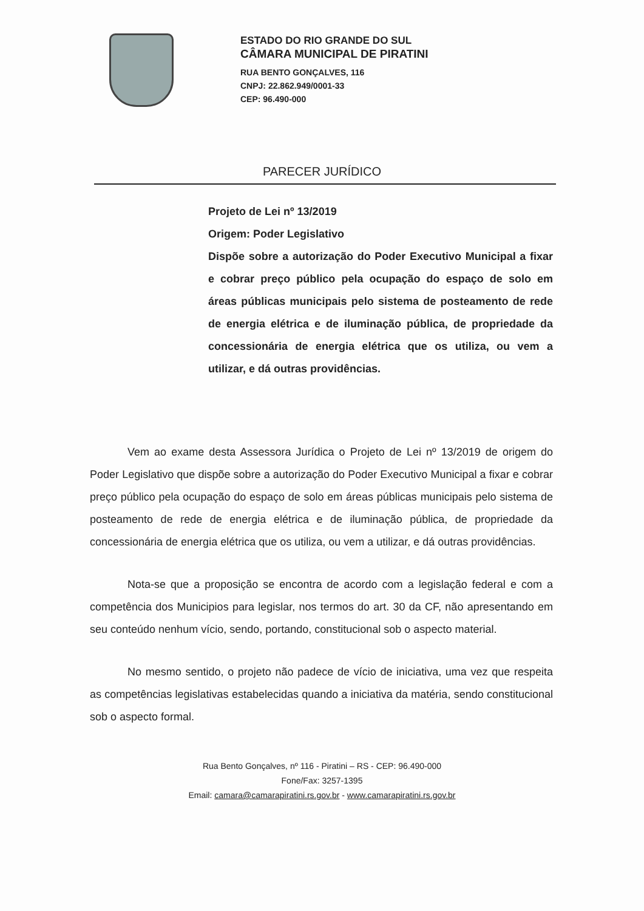ESTADO DO RIO GRANDE DO SUL
CÂMARA MUNICIPAL DE PIRATINI
RUA BENTO GONÇALVES, 116
CNPJ: 22.862.949/0001-33
CEP: 96.490-000
PARECER JURÍDICO
Projeto de Lei nº 13/2019
Origem: Poder Legislativo
Dispõe sobre a autorização do Poder Executivo Municipal a fixar e cobrar preço público pela ocupação do espaço de solo em áreas públicas municipais pelo sistema de posteamento de rede de energia elétrica e de iluminação pública, de propriedade da concessionária de energia elétrica que os utiliza, ou vem a utilizar, e dá outras providências.
Vem ao exame desta Assessora Jurídica o Projeto de Lei nº 13/2019 de origem do Poder Legislativo que dispõe sobre a autorização do Poder Executivo Municipal a fixar e cobrar preço público pela ocupação do espaço de solo em áreas públicas municipais pelo sistema de posteamento de rede de energia elétrica e de iluminação pública, de propriedade da concessionária de energia elétrica que os utiliza, ou vem a utilizar, e dá outras providências.
Nota-se que a proposição se encontra de acordo com a legislação federal e com a competência dos Municipios para legislar, nos termos do art. 30 da CF, não apresentando em seu conteúdo nenhum vício, sendo, portando, constitucional sob o aspecto material.
No mesmo sentido, o projeto não padece de vício de iniciativa, uma vez que respeita as competências legislativas estabelecidas quando a iniciativa da matéria, sendo constitucional sob o aspecto formal.
Rua Bento Gonçalves, nº 116 - Piratini – RS - CEP: 96.490-000
Fone/Fax: 3257-1395
Email: camara@camarapiratini.rs.gov.br - www.camarapiratini.rs.gov.br